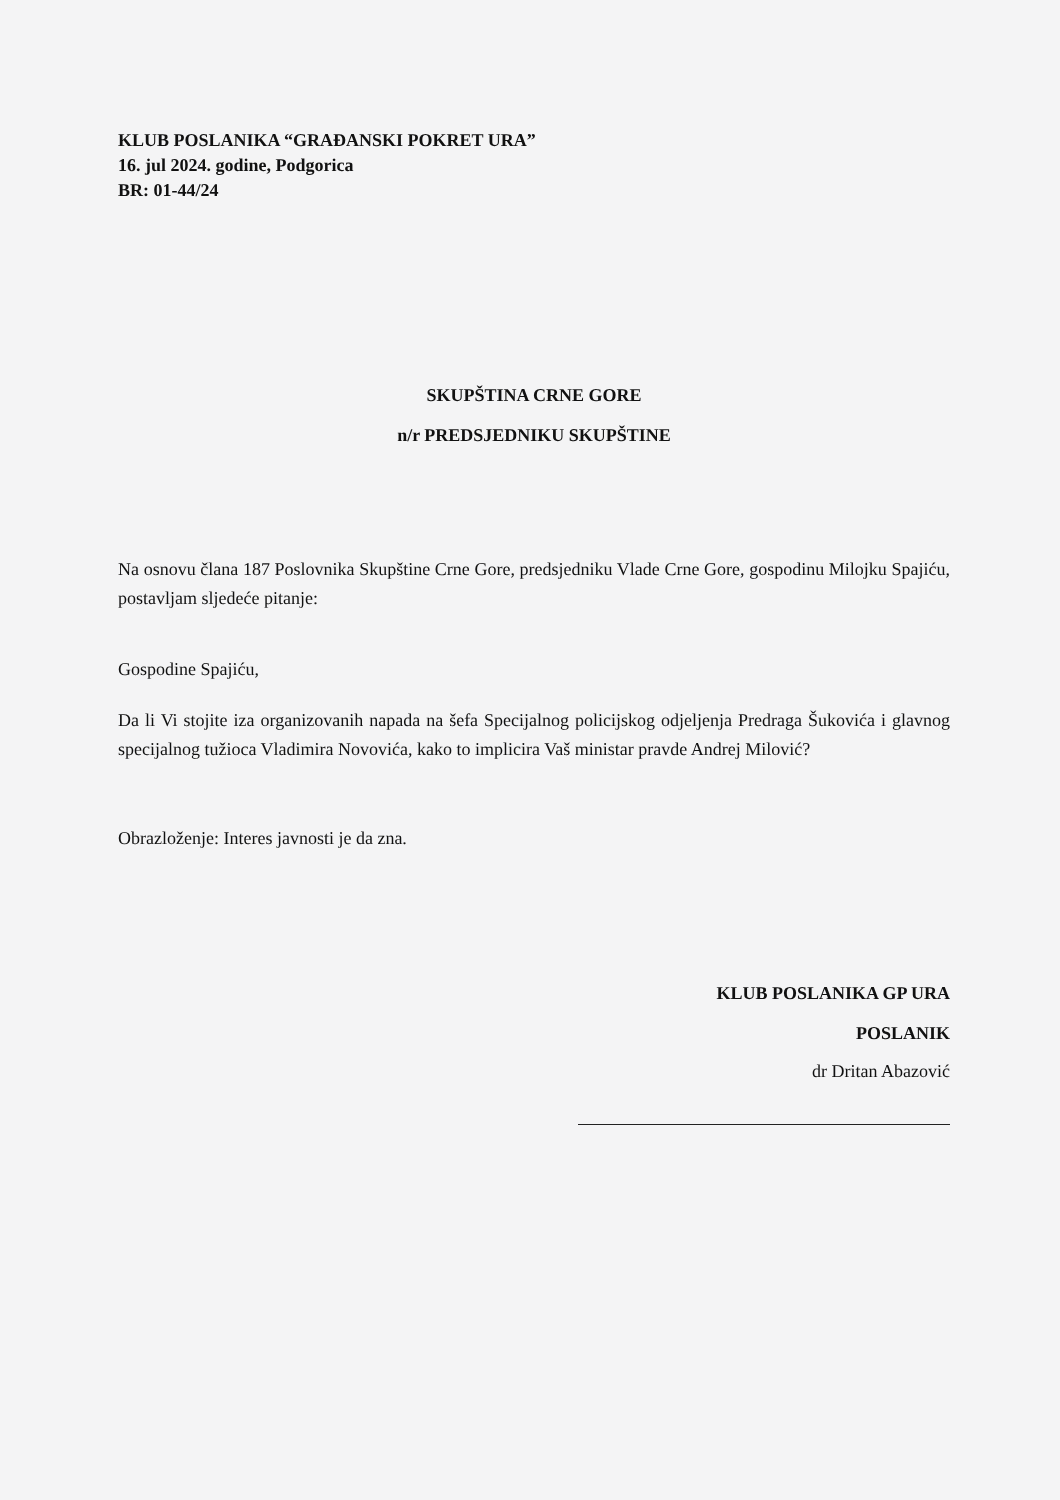KLUB POSLANIKA “GRAĐANSKI POKRET URA”
16. jul 2024. godine, Podgorica
BR: 01-44/24
SKUPŠTINA CRNE GORE
n/r PREDSJEDNIKU SKUPŠTINE
Na osnovu člana 187 Poslovnika Skupštine Crne Gore, predsjedniku Vlade Crne Gore, gospodinu Milojku Spajiću, postavljam sljedeće pitanje:
Gospodine Spajiću,
Da li Vi stojite iza organizovanih napada na šefa Specijalnog policijskog odjeljenja Predraga Šukovića i glavnog specijalnog tužioca Vladimira Novovića, kako to implicira Vaš ministar pravde Andrej Milović?
Obrazloženje: Interes javnosti je da zna.
KLUB POSLANIKA GP URA
POSLANIK
dr Dritan Abazović